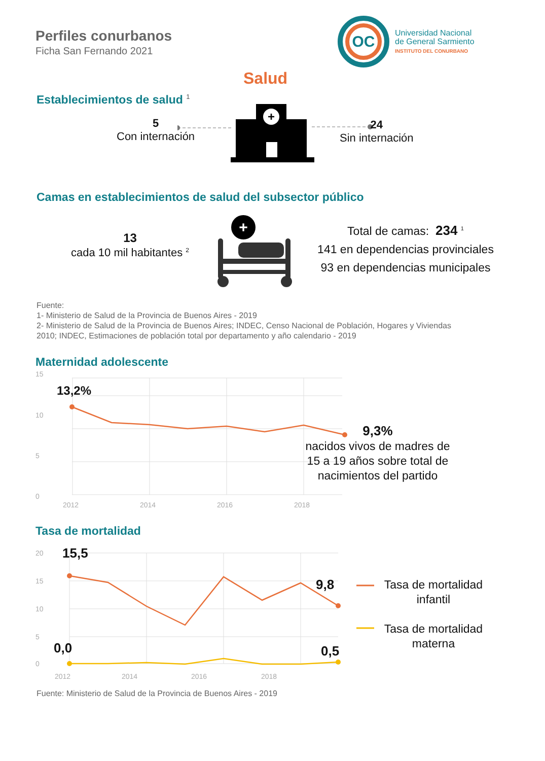Perfiles conurbanos
Ficha San Fernando 2021
OC
Universidad Nacional
de General Sarmiento
INSTITUTO DEL CONURBANO
Salud
Establecimientos de salud <sup>1</sup>
5
Con internación
+
24
Sin internación
Camas en establecimientos de salud del subsector público
13
cada 10 mil habitantes <sup>2</sup>
+
Total de camas: 234 <sup>1</sup>
141 en dependencias provinciales
93 en dependencias municipales
Fuente:
1- Ministerio de Salud de la Provincia de Buenos Aires - 2019
2- Ministerio de Salud de la Provincia de Buenos Aires; INDEC, Censo Nacional de Población, Hogares y Viviendas
2010; INDEC, Estimaciones de población total por departamento y año calendario - 2019
Maternidad adolescente
15
10
5
0
2012
2014
2016
2018
13,2%
9,3%
nacidos vivos de madres de 15 a 19 años sobre total de nacimientos del partido
Tasa de mortalidad
20
15
10
5
0
2012
2014
2016
2018
15,5
9,8
0,0 0,5
Tasa de mortalidad infantil
Tasa de mortalidad materna
Fuente: Ministerio de Salud de la Provincia de Buenos Aires - 2019